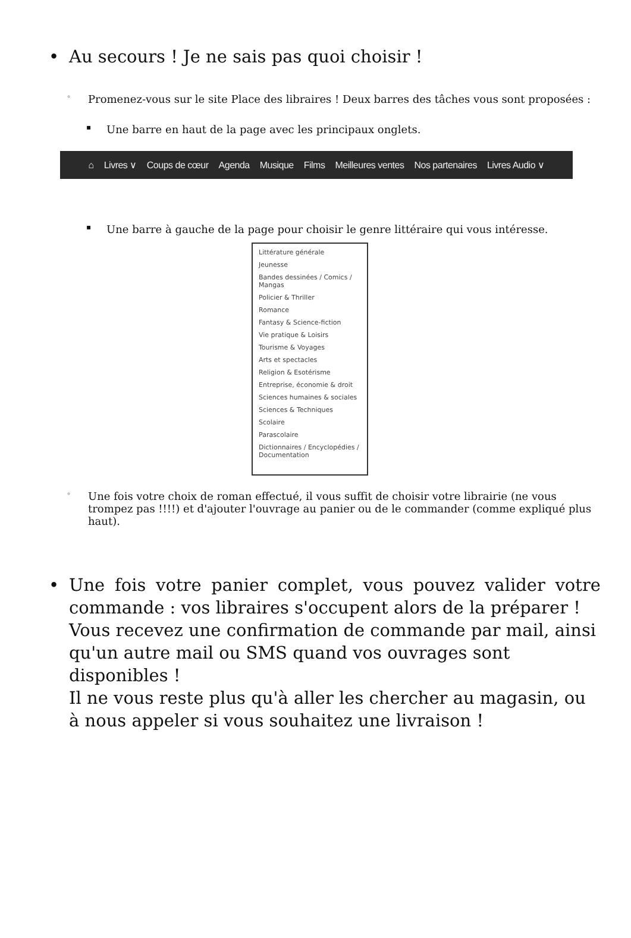• Au secours ! Je ne sais pas quoi choisir !
◦ Promenez-vous sur le site Place des libraires ! Deux barres des tâches vous sont proposées :
▪ Une barre en haut de la page avec les principaux onglets.
⌂ Livres ∨ Coups de cœur Agenda Musique Films Meilleures ventes Nos partenaires Livres Audio ∨
▪ Une barre à gauche de la page pour choisir le genre littéraire qui vous intéresse.
Littérature générale
Jeunesse
Bandes dessinées / Comics / Mangas
Policier & Thriller
Romance
Fantasy & Science-fiction
Vie pratique & Loisirs
Tourisme & Voyages
Arts et spectacles
Religion & Esotérisme
Entreprise, économie & droit
Sciences humaines & sociales
Sciences & Techniques
Scolaire
Parascolaire
Dictionnaires / Encyclopédies / Documentation
◦ Une fois votre choix de roman effectué, il vous suffit de choisir votre librairie (ne vous trompez pas !!!!) et d'ajouter l'ouvrage au panier ou de le commander (comme expliqué plus haut).
• Une fois votre panier complet, vous pouvez valider votre commande : vos libraires s'occupent alors de la préparer !
Vous recevez une confirmation de commande par mail, ainsi qu'un autre mail ou SMS quand vos ouvrages sont disponibles !
Il ne vous reste plus qu'à aller les chercher au magasin, ou à nous appeler si vous souhaitez une livraison !